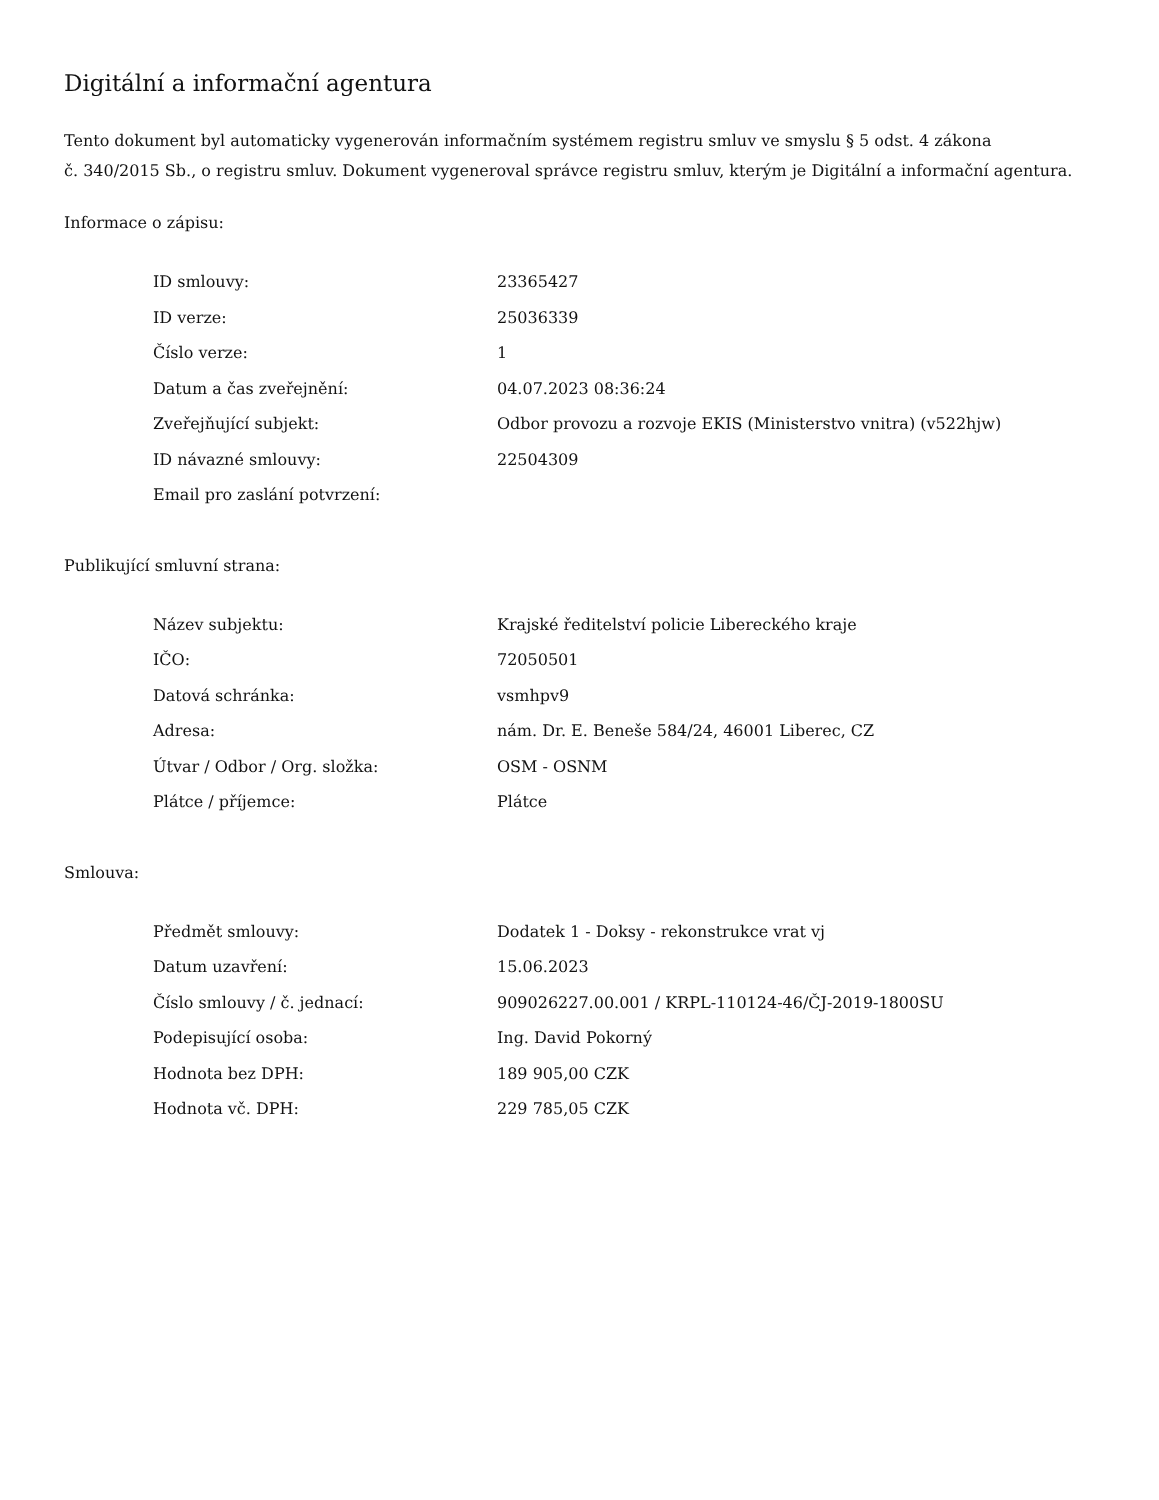Digitální a informační agentura
Tento dokument byl automaticky vygenerován informačním systémem registru smluv ve smyslu § 5 odst. 4 zákona
č. 340/2015 Sb., o registru smluv. Dokument vygeneroval správce registru smluv, kterým je Digitální a informační agentura.
Informace o zápisu:
| ID smlouvy: | 23365427 |
| ID verze: | 25036339 |
| Číslo verze: | 1 |
| Datum a čas zveřejnění: | 04.07.2023 08:36:24 |
| Zveřejňující subjekt: | Odbor provozu a rozvoje EKIS (Ministerstvo vnitra) (v522hjw) |
| ID návazné smlouvy: | 22504309 |
| Email pro zaslání potvrzení: | |
Publikující smluvní strana:
| Název subjektu: | Krajské ředitelství policie Libereckého kraje |
| IČO: | 72050501 |
| Datová schránka: | vsmhpv9 |
| Adresa: | nám. Dr. E. Beneše 584/24, 46001 Liberec, CZ |
| Útvar / Odbor / Org. složka: | OSM - OSNM |
| Plátce / příjemce: | Plátce |
Smlouva:
| Předmět smlouvy: | Dodatek 1 - Doksy - rekonstrukce vrat vj |
| Datum uzavření: | 15.06.2023 |
| Číslo smlouvy / č. jednací: | 909026227.00.001 / KRPL-110124-46/ČJ-2019-1800SU |
| Podepisující osoba: | Ing. David Pokorný |
| Hodnota bez DPH: | 189 905,00 CZK |
| Hodnota vč. DPH: | 229 785,05 CZK |